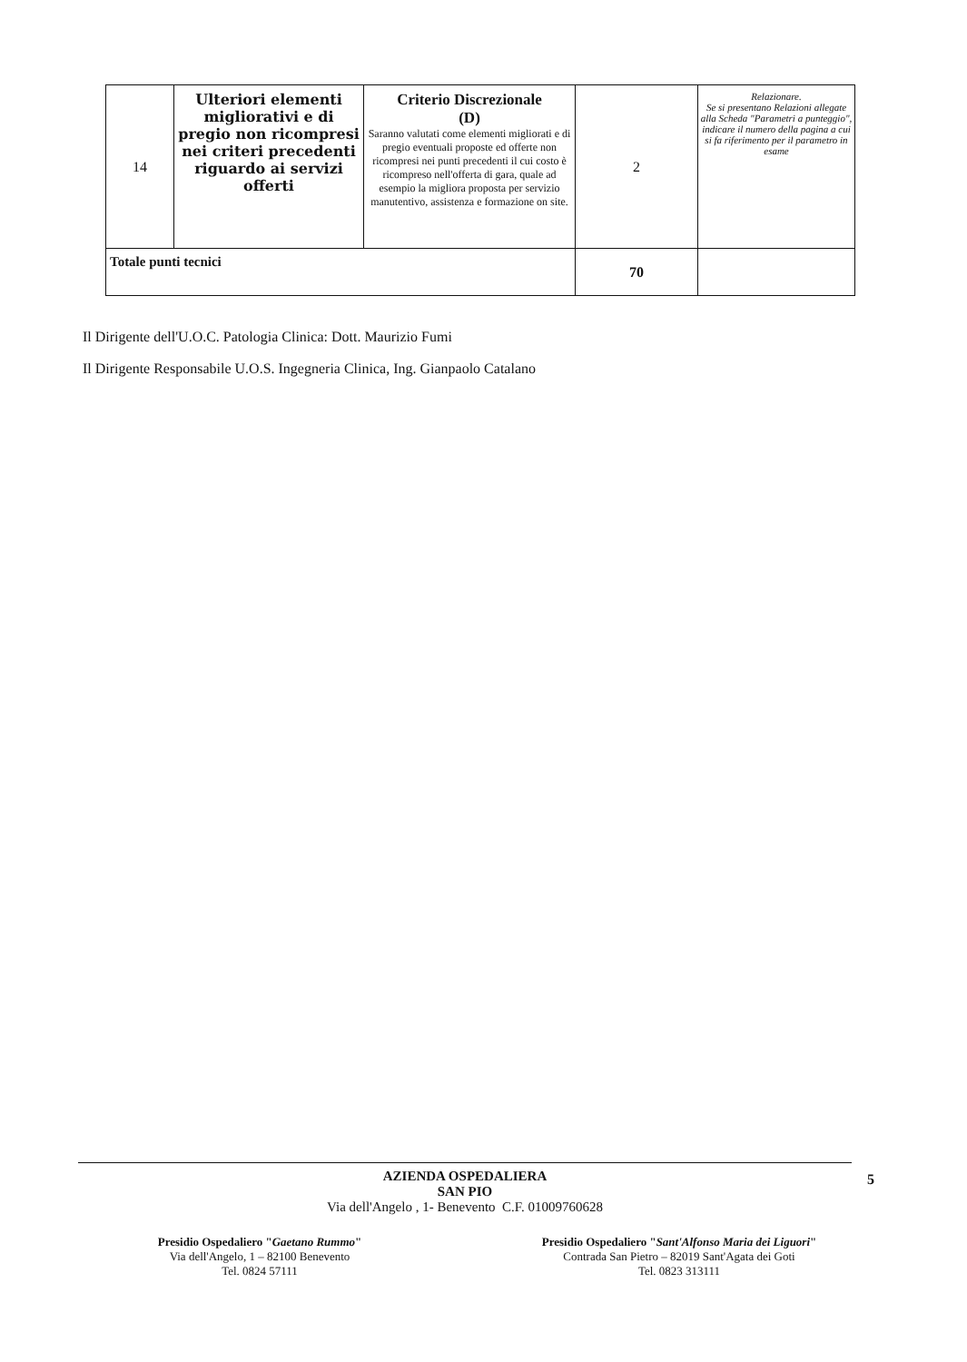| 14 | Ulteriori elementi migliorativi e di pregio non ricompresi nei criteri precedenti riguardo ai servizi offerti | Criterio Discrezionale (D) Saranno valutati come elementi migliorati e di pregio eventuali proposte ed offerte non ricompresi nei punti precedenti il cui costo è ricompreso nell'offerta di gara, quale ad esempio la migliora proposta per servizio manutentivo, assistenza e formazione on site. | 2 | Relazionare. Se si presentano Relazioni allegate alla Scheda "Parametri a punteggio", indicare il numero della pagina a cui si fa riferimento per il parametro in esame |
| Totale punti tecnici | | | 70 | |
Il Dirigente dell'U.O.C. Patologia Clinica: Dott. Maurizio Fumi
Il Dirigente Responsabile U.O.S. Ingegneria Clinica, Ing. Gianpaolo Catalano
AZIENDA OSPEDALIERA
SAN PIO
Via dell'Angelo , 1- Benevento C.F. 01009760628
Presidio Ospedaliero "Gaetano Rummo"
Via dell'Angelo, 1 – 82100 Benevento
Tel. 0824 57111
Presidio Ospedaliero "Sant'Alfonso Maria dei Liguori"
Contrada San Pietro – 82019 Sant'Agata dei Goti
Tel. 0823 313111
5